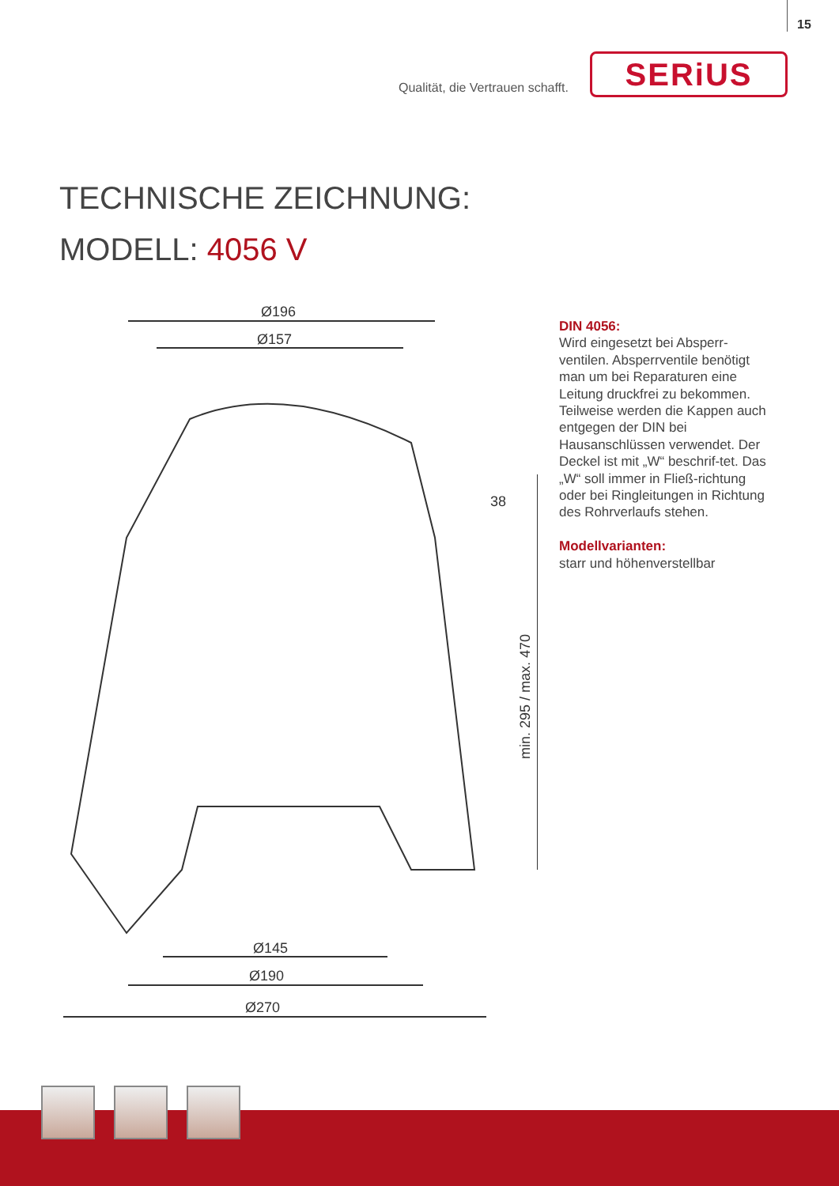15
Qualität, die Vertrauen schafft.
SERiUS
TECHNISCHE ZEICHNUNG:
MODELL: 4056 V
Ø196
Ø157
Ø145
Ø190
Ø270
38
min. 295 / max. 470
DIN 4056:
Wird eingesetzt bei Absperr-ventilen. Absperrventile benötigt man um bei Reparaturen eine Leitung druckfrei zu bekommen. Teilweise werden die Kappen auch entgegen der DIN bei Hausanschlüssen verwendet. Der Deckel ist mit „W“ beschrif-tet. Das „W“ soll immer in Fließ-richtung oder bei Ringleitungen in Richtung des Rohrverlaufs stehen.
Modellvarianten:
starr und höhenverstellbar